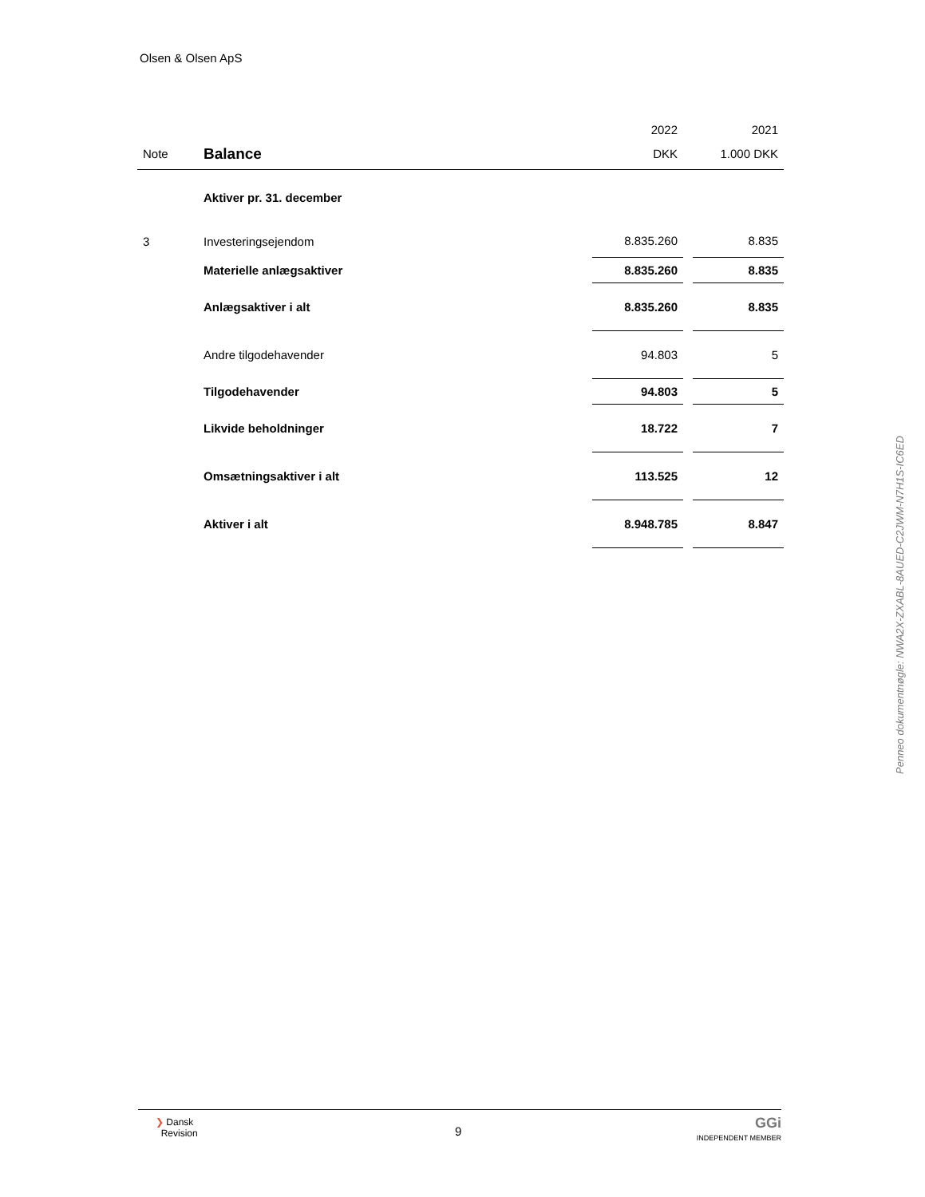Olsen & Olsen ApS
| | | 2022 | | 2021 |
| Note | Balance | DKK | | 1.000 DKK |
| | Aktiver pr. 31. december | | | |
| 3 | Investeringsejendom | 8.835.260 | | 8.835 |
| | Materielle anlægsaktiver | 8.835.260 | | 8.835 |
| | Anlægsaktiver i alt | 8.835.260 | | 8.835 |
| | Andre tilgodehavender | 94.803 | | 5 |
| | Tilgodehavender | 94.803 | | 5 |
| | Likvide beholdninger | 18.722 | | 7 |
| | Omsætningsaktiver i alt | 113.525 | | 12 |
| | Aktiver i alt | 8.948.785 | | 8.847 |
Penneo dokumentnøgle: NWA2X-ZXABL-8AUED-C2JWM-N7H1S-IC6ED
❯ Dansk
Revision
9
GGi
INDEPENDENT MEMBER